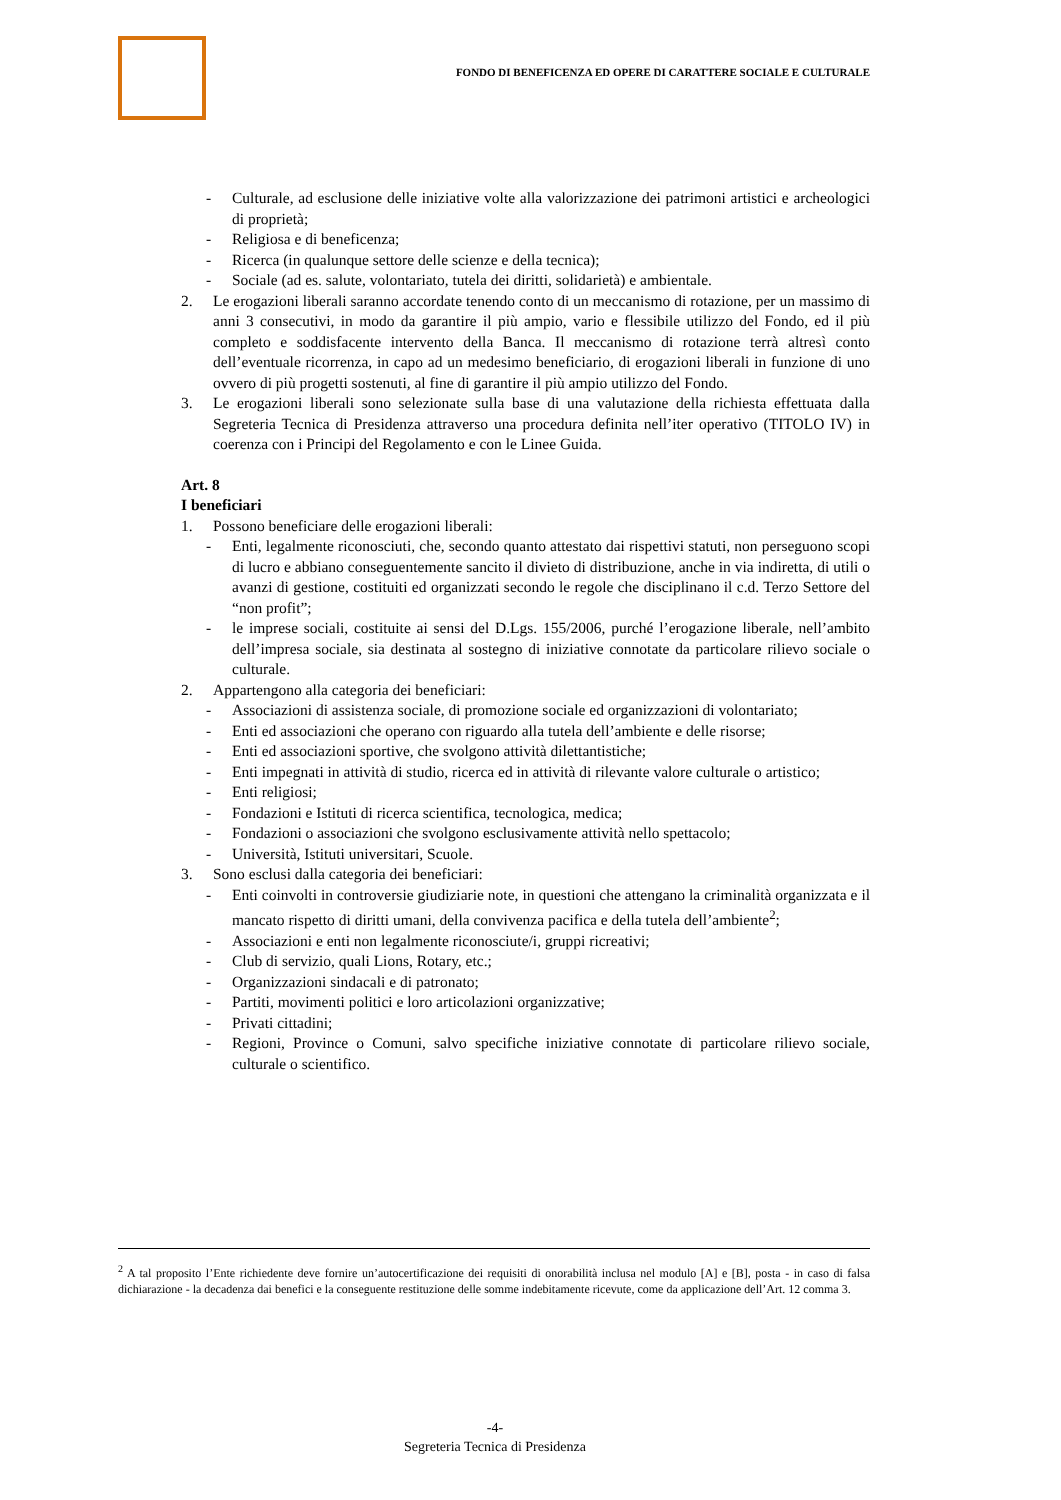FONDO DI BENEFICENZA ED OPERE DI CARATTERE SOCIALE E CULTURALE
- Culturale, ad esclusione delle iniziative volte alla valorizzazione dei patrimoni artistici e archeologici di proprietà;
- Religiosa e di beneficenza;
- Ricerca (in qualunque settore delle scienze e della tecnica);
- Sociale (ad es. salute, volontariato, tutela dei diritti, solidarietà) e ambientale.
2. Le erogazioni liberali saranno accordate tenendo conto di un meccanismo di rotazione, per un massimo di anni 3 consecutivi, in modo da garantire il più ampio, vario e flessibile utilizzo del Fondo, ed il più completo e soddisfacente intervento della Banca. Il meccanismo di rotazione terrà altresì conto dell’eventuale ricorrenza, in capo ad un medesimo beneficiario, di erogazioni liberali in funzione di uno ovvero di più progetti sostenuti, al fine di garantire il più ampio utilizzo del Fondo.
3. Le erogazioni liberali sono selezionate sulla base di una valutazione della richiesta effettuata dalla Segreteria Tecnica di Presidenza attraverso una procedura definita nell’iter operativo (TITOLO IV) in coerenza con i Principi del Regolamento e con le Linee Guida.
Art. 8
I beneficiari
1. Possono beneficiare delle erogazioni liberali:
- Enti, legalmente riconosciuti, che, secondo quanto attestato dai rispettivi statuti, non perseguono scopi di lucro e abbiano conseguentemente sancito il divieto di distribuzione, anche in via indiretta, di utili o avanzi di gestione, costituiti ed organizzati secondo le regole che disciplinano il c.d. Terzo Settore del “non profit”;
- le imprese sociali, costituite ai sensi del D.Lgs. 155/2006, purché l’erogazione liberale, nell’ambito dell’impresa sociale, sia destinata al sostegno di iniziative connotate da particolare rilievo sociale o culturale.
2. Appartengono alla categoria dei beneficiari:
- Associazioni di assistenza sociale, di promozione sociale ed organizzazioni di volontariato;
- Enti ed associazioni che operano con riguardo alla tutela dell’ambiente e delle risorse;
- Enti ed associazioni sportive, che svolgono attività dilettantistiche;
- Enti impegnati in attività di studio, ricerca ed in attività di rilevante valore culturale o artistico;
- Enti religiosi;
- Fondazioni e Istituti di ricerca scientifica, tecnologica, medica;
- Fondazioni o associazioni che svolgono esclusivamente attività nello spettacolo;
- Università, Istituti universitari, Scuole.
3. Sono esclusi dalla categoria dei beneficiari:
- Enti coinvolti in controversie giudiziarie note, in questioni che attengano la criminalità organizzata e il mancato rispetto di diritti umani, della convivenza pacifica e della tutela dell’ambiente<sup>2</sup>;
- Associazioni e enti non legalmente riconosciute/i, gruppi ricreativi;
- Club di servizio, quali Lions, Rotary, etc.;
- Organizzazioni sindacali e di patronato;
- Partiti, movimenti politici e loro articolazioni organizzative;
- Privati cittadini;
- Regioni, Province o Comuni, salvo specifiche iniziative connotate di particolare rilievo sociale, culturale o scientifico.
<sup>2</sup> A tal proposito l’Ente richiedente deve fornire un’autocertificazione dei requisiti di onorabilità inclusa nel modulo [A] e [B], posta - in caso di falsa dichiarazione - la decadenza dai benefici e la conseguente restituzione delle somme indebitamente ricevute, come da applicazione dell’Art. 12 comma 3.
-4-
Segreteria Tecnica di Presidenza